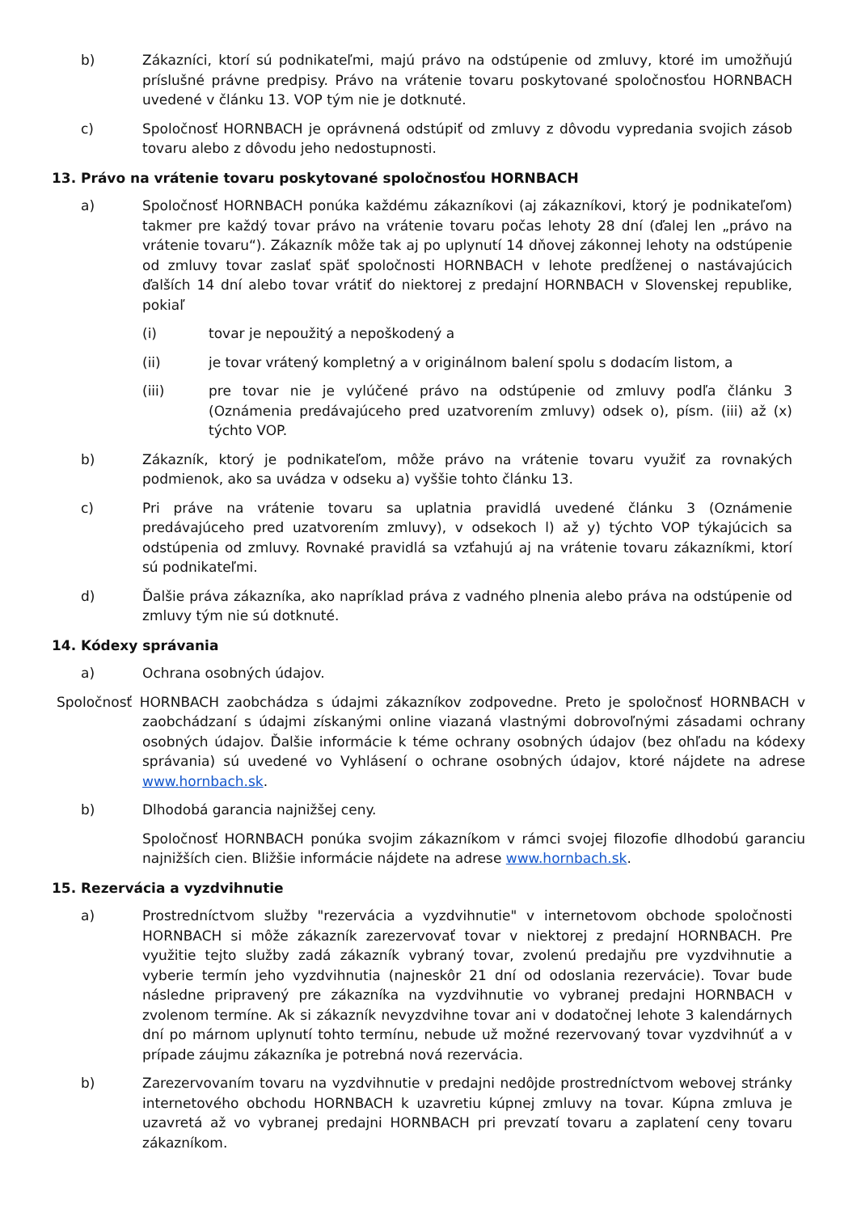b) Zákazníci, ktorí sú podnikateľmi, majú právo na odstúpenie od zmluvy, ktoré im umožňujú príslušné právne predpisy. Právo na vrátenie tovaru poskytované spoločnosťou HORNBACH uvedené v článku 13. VOP tým nie je dotknuté.
c) Spoločnosť HORNBACH je oprávnená odstúpiť od zmluvy z dôvodu vypredania svojich zásob tovaru alebo z dôvodu jeho nedostupnosti.
13. Právo na vrátenie tovaru poskytované spoločnosťou HORNBACH
a) Spoločnosť HORNBACH ponúka každému zákazníkovi (aj zákazníkovi, ktorý je podnikateľom) takmer pre každý tovar právo na vrátenie tovaru počas lehoty 28 dní (ďalej len „právo na vrátenie tovaru“). Zákazník môže tak aj po uplynutí 14 dňovej zákonnej lehoty na odstúpenie od zmluvy tovar zaslať späť spoločnosti HORNBACH v lehote predĺženej o nastávajúcich ďalších 14 dní alebo tovar vrátiť do niektorej z predajní HORNBACH v Slovenskej republike, pokiaľ
(i) tovar je nepoužitý a nepoškodený a
(ii) je tovar vrátený kompletný a v originálnom balení spolu s dodacím listom, a
(iii) pre tovar nie je vylúčené právo na odstúpenie od zmluvy podľa článku 3 (Oznámenia predávajúceho pred uzatvorením zmluvy) odsek o), písm. (iii) až (x) týchto VOP.
b) Zákazník, ktorý je podnikateľom, môže právo na vrátenie tovaru využiť za rovnakých podmienok, ako sa uvádza v odseku a) vyššie tohto článku 13.
c) Pri práve na vrátenie tovaru sa uplatnia pravidlá uvedené článku 3 (Oznámenie predávajúceho pred uzatvorením zmluvy), v odsekoch l) až y) týchto VOP týkajúcich sa odstúpenia od zmluvy. Rovnaké pravidlá sa vzťahujú aj na vrátenie tovaru zákazníkmi, ktorí sú podnikateľmi.
d) Ďalšie práva zákazníka, ako napríklad práva z vadného plnenia alebo práva na odstúpenie od zmluvy tým nie sú dotknuté.
14. Kódexy správania
a) Ochrana osobných údajov.
Spoločnosť HORNBACH zaobchádza s údajmi zákazníkov zodpovedne. Preto je spoločnosť HORNBACH v zaobchádzaní s údajmi získanými online viazaná vlastnými dobrovoľnými zásadami ochrany osobných údajov. Ďalšie informácie k téme ochrany osobných údajov (bez ohľadu na kódexy správania) sú uvedené vo Vyhlásení o ochrane osobných údajov, ktoré nájdete na adrese www.hornbach.sk.
b) Dlhodobá garancia najnižšej ceny.
Spoločnosť HORNBACH ponúka svojim zákazníkom v rámci svojej filozofie dlhodobú garanciu najnižších cien. Bližšie informácie nájdete na adrese www.hornbach.sk.
15. Rezervácia a vyzdvihnutie
a) Prostredníctvom služby "rezervácia a vyzdvihnutie" v internetovom obchode spoločnosti HORNBACH si môže zákazník zarezervovať tovar v niektorej z predajní HORNBACH. Pre využitie tejto služby zadá zákazník vybraný tovar, zvolenú predajňu pre vyzdvihnutie a vyberie termín jeho vyzdvihnutia (najneskôr 21 dní od odoslania rezervácie). Tovar bude následne pripravený pre zákazníka na vyzdvihnutie vo vybranej predajni HORNBACH v zvolenom termíne. Ak si zákazník nevyzdvihne tovar ani v dodatočnej lehote 3 kalendárnych dní po márnom uplynutí tohto termínu, nebude už možné rezervovaný tovar vyzdvihnúť a v prípade záujmu zákazníka je potrebná nová rezervácia.
b) Zarezervovaním tovaru na vyzdvihnutie v predajni nedôjde prostredníctvom webovej stránky internetového obchodu HORNBACH k uzavretiu kúpnej zmluvy na tovar. Kúpna zmluva je uzavretá až vo vybranej predajni HORNBACH pri prevzatí tovaru a zaplatení ceny tovaru zákazníkom.